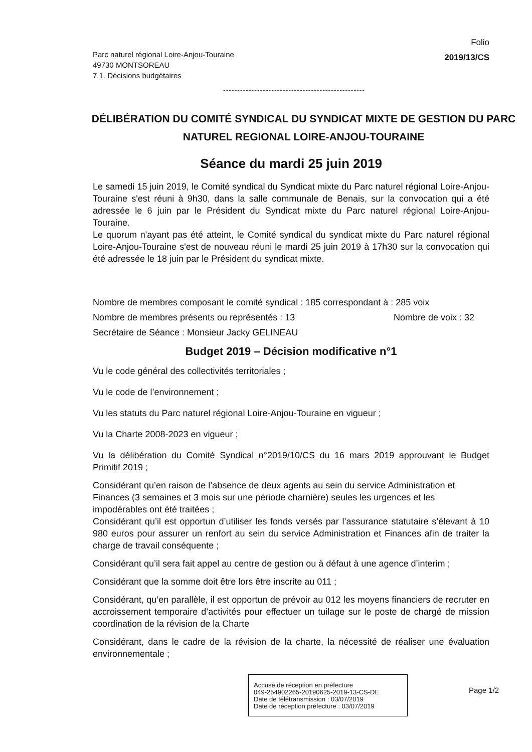Parc naturel régional Loire-Anjou-Touraine
49730 MONTSOREAU
7.1. Décisions budgétaires
Folio
2019/13/CS
--------------------------------------------------
DÉLIBÉRATION DU COMITÉ SYNDICAL DU SYNDICAT MIXTE DE GESTION DU PARC NATUREL REGIONAL LOIRE-ANJOU-TOURAINE
Séance du mardi 25 juin 2019
Le samedi 15 juin 2019, le Comité syndical du Syndicat mixte du Parc naturel régional Loire-Anjou-Touraine s'est réuni à 9h30, dans la salle communale de Benais, sur la convocation qui a été adressée le 6 juin par le Président du Syndicat mixte du Parc naturel régional Loire-Anjou-Touraine.
Le quorum n'ayant pas été atteint, le Comité syndical du syndicat mixte du Parc naturel régional Loire-Anjou-Touraine s'est de nouveau réuni le mardi 25 juin 2019 à 17h30 sur la convocation qui été adressée le 18 juin par le Président du syndicat mixte.
Nombre de membres composant le comité syndical : 185 correspondant à : 285 voix
Nombre de membres présents ou représentés : 13 Nombre de voix : 32
Secrétaire de Séance : Monsieur Jacky GELINEAU
Budget 2019 – Décision modificative n°1
Vu le code général des collectivités territoriales ;
Vu le code de l’environnement ;
Vu les statuts du Parc naturel régional Loire-Anjou-Touraine en vigueur ;
Vu la Charte 2008-2023 en vigueur ;
Vu la délibération du Comité Syndical n°2019/10/CS du 16 mars 2019 approuvant le Budget Primitif 2019 ;
Considérant qu’en raison de l’absence de deux agents au sein du service Administration et Finances (3 semaines et 3 mois sur une période charnière) seules les urgences et les impodérables ont été traitées ;
Considérant qu’il est opportun d’utiliser les fonds versés par l’assurance statutaire s’élevant à 10 980 euros pour assurer un renfort au sein du service Administration et Finances afin de traiter la charge de travail conséquente ;
Considérant qu’il sera fait appel au centre de gestion ou à défaut à une agence d’interim ;
Considérant que la somme doit être lors être inscrite au 011 ;
Considérant, qu’en parallèle, il est opportun de prévoir au 012 les moyens financiers de recruter en accroissement temporaire d’activités pour effectuer un tuilage sur le poste de chargé de mission coordination de la révision de la Charte
Considérant, dans le cadre de la révision de la charte, la nécessité de réaliser une évaluation environnementale ;
Accusé de réception en préfecture
049-254902265-20190625-2019-13-CS-DE
Date de télétransmission : 03/07/2019
Date de réception préfecture : 03/07/2019
Page 1/2